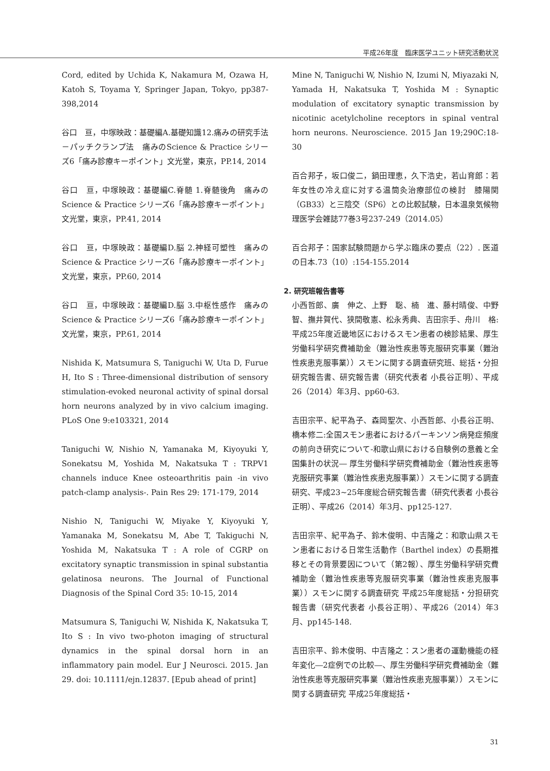平成26年度　臨床医学ユニット研究活動状況
Cord, edited by Uchida K, Nakamura M, Ozawa H, Katoh S, Toyama Y, Springer Japan, Tokyo, pp387-398,2014
谷口　亘，中塚映政：基礎編A.基礎知識12.痛みの研究手法－パッチクランプ法　痛みのScience & Practice シリーズ6「痛み診療キーポイント」文光堂，東京，PP.14, 2014
谷口　亘，中塚映政：基礎編C.脊髄 1.脊髄後角　痛みのScience & Practice シリーズ6「痛み診療キーポイント」文光堂，東京，PP.41, 2014
谷口　亘，中塚映政：基礎編D.脳 2.神経可塑性　痛みのScience & Practice シリーズ6「痛み診療キーポイント」文光堂，東京，PP.60, 2014
谷口　亘，中塚映政：基礎編D.脳 3.中枢性感作　痛みのScience & Practice シリーズ6「痛み診療キーポイント」文光堂，東京，PP.61, 2014
Nishida K, Matsumura S, Taniguchi W, Uta D, Furue H, Ito S : Three-dimensional distribution of sensory stimulation-evoked neuronal activity of spinal dorsal horn neurons analyzed by in vivo calcium imaging. PLoS One 9:e103321, 2014
Taniguchi W, Nishio N, Yamanaka M, Kiyoyuki Y, Sonekatsu M, Yoshida M, Nakatsuka T : TRPV1 channels induce Knee osteoarthritis pain -in vivo patch-clamp analysis-. Pain Res 29: 171-179, 2014
Nishio N, Taniguchi W, Miyake Y, Kiyoyuki Y, Yamanaka M, Sonekatsu M, Abe T, Takiguchi N, Yoshida M, Nakatsuka T : A role of CGRP on excitatory synaptic transmission in spinal substantia gelatinosa neurons. The Journal of Functional Diagnosis of the Spinal Cord 35: 10-15, 2014
Matsumura S, Taniguchi W, Nishida K, Nakatsuka T, Ito S : In vivo two-photon imaging of structural dynamics in the spinal dorsal horn in an inflammatory pain model. Eur J Neurosci. 2015. Jan 29. doi: 10.1111/ejn.12837. [Epub ahead of print]
Mine N, Taniguchi W, Nishio N, Izumi N, Miyazaki N, Yamada H, Nakatsuka T, Yoshida M : Synaptic modulation of excitatory synaptic transmission by nicotinic acetylcholine receptors in spinal ventral horn neurons. Neuroscience. 2015 Jan 19;290C:18-30
百合邦子，坂口俊二，鍋田理恵，久下浩史，若山育郎：若年女性の冷え症に対する温筒灸治療部位の検討　膝陽関（GB33）と三陰交（SP6）との比較試験，日本温泉気候物理医学会雑誌77巻3号237-249（2014.05）
百合邦子：国家試験問題から学ぶ臨床の要点（22）. 医道の日本.73（10）:154-155.2014
2. 研究班報告書等
小西哲郎、廣　伸之、上野　聡、楠　進、藤村晴俊、中野　智、撫井賀代、狭間敬憲、松永秀典、吉田宗手、舟川　格:平成25年度近畿地区におけるスモン患者の検診結果、厚生労働科学研究費補助金（難治性疾患等克服研究事業（難治性疾患克服事業））スモンに関する調査研究班、総括・分担研究報告書、研究報告書（研究代表者 小長谷正明）、平成26（2014）年3月、pp60-63.
吉田宗平、紀平為子、森岡聖次、小西哲郎、小長谷正明、橋本修二:全国スモン患者におけるパーキンソン病発症頻度の前向き研究について-和歌山県における自験例の意義と全国集計の状況― 厚生労働科学研究費補助金（難治性疾患等克服研究事業（難治性疾患克服事業））スモンに関する調査研究、平成23~25年度総合研究報告書（研究代表者 小長谷正明）、平成26（2014）年3月、pp125-127.
吉田宗平、紀平為子、鈴木俊明、中吉隆之：和歌山県スモン患者における日常生活動作（Barthel index）の長期推移とその背景要因について（第2報）、厚生労働科学研究費補助金（難治性疾患等克服研究事業（難治性疾患克服事業））スモンに関する調査研究 平成25年度総括・分担研究報告書（研究代表者 小長谷正明）、平成26（2014）年3月、pp145-148.
吉田宗平、鈴木俊明、中吉隆之：スン患者の運動機能の経年変化―2症例での比較―、厚生労働科学研究費補助金（難治性疾患等克服研究事業（難治性疾患克服事業））スモンに関する調査研究 平成25年度総括・
31